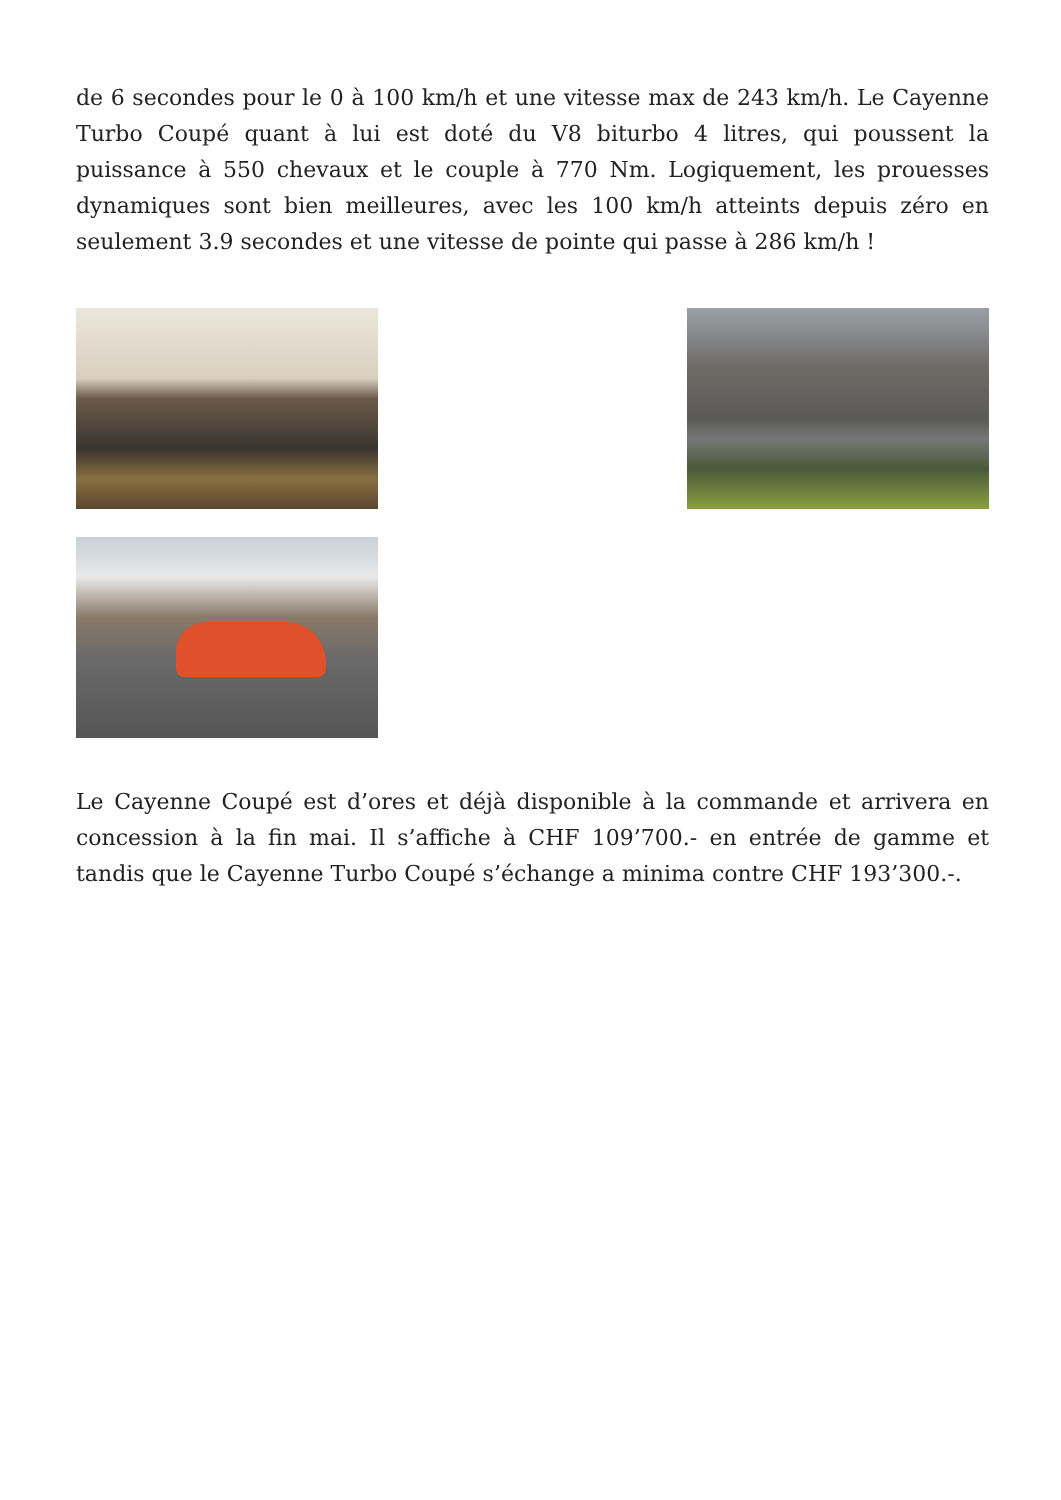de 6 secondes pour le 0 à 100 km/h et une vitesse max de 243 km/h. Le Cayenne Turbo Coupé quant à lui est doté du V8 biturbo 4 litres, qui poussent la puissance à 550 chevaux et le couple à 770 Nm. Logiquement, les prouesses dynamiques sont bien meilleures, avec les 100 km/h atteints depuis zéro en seulement 3.9 secondes et une vitesse de pointe qui passe à 286 km/h !
Le Cayenne Coupé est d’ores et déjà disponible à la commande et arrivera en concession à la fin mai. Il s’affiche à CHF 109’700.- en entrée de gamme et tandis que le Cayenne Turbo Coupé s’échange a minima contre CHF 193’300.-.